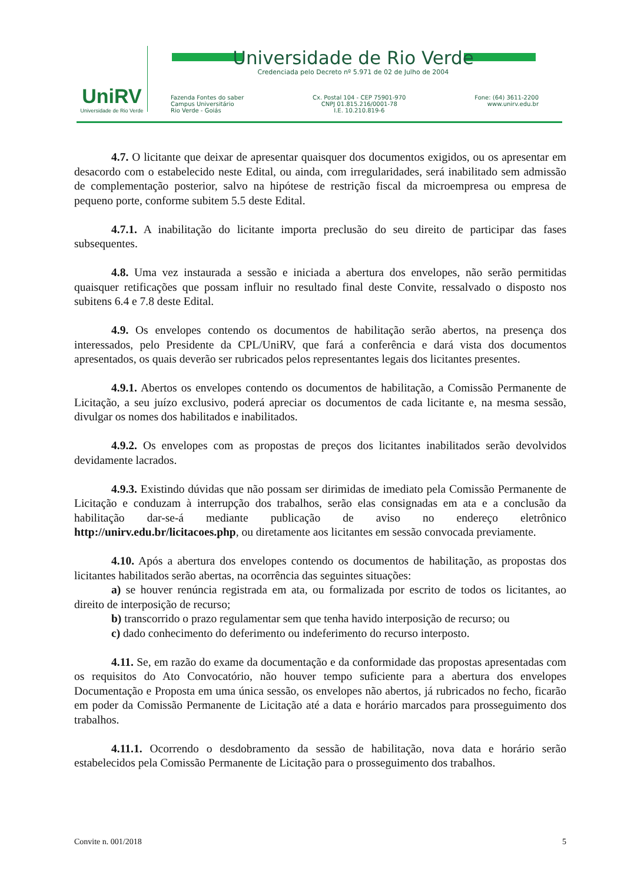UniRV
Universidade de Rio Verde
Universidade de Rio Verde
Credenciada pelo Decreto nº 5.971 de 02 de Julho de 2004
Fazenda Fontes do saber
Campus Universitário
Rio Verde - Goiás
Cx. Postal 104 - CEP 75901-970
CNPJ 01.815.216/0001-78
I.E. 10.210.819-6
Fone: (64) 3611-2200
www.unirv.edu.br
4.7. O licitante que deixar de apresentar quaisquer dos documentos exigidos, ou os apresentar em desacordo com o estabelecido neste Edital, ou ainda, com irregularidades, será inabilitado sem admissão de complementação posterior, salvo na hipótese de restrição fiscal da microempresa ou empresa de pequeno porte, conforme subitem 5.5 deste Edital.
4.7.1. A inabilitação do licitante importa preclusão do seu direito de participar das fases subsequentes.
4.8. Uma vez instaurada a sessão e iniciada a abertura dos envelopes, não serão permitidas quaisquer retificações que possam influir no resultado final deste Convite, ressalvado o disposto nos subitens 6.4 e 7.8 deste Edital.
4.9. Os envelopes contendo os documentos de habilitação serão abertos, na presença dos interessados, pelo Presidente da CPL/UniRV, que fará a conferência e dará vista dos documentos apresentados, os quais deverão ser rubricados pelos representantes legais dos licitantes presentes.
4.9.1. Abertos os envelopes contendo os documentos de habilitação, a Comissão Permanente de Licitação, a seu juízo exclusivo, poderá apreciar os documentos de cada licitante e, na mesma sessão, divulgar os nomes dos habilitados e inabilitados.
4.9.2. Os envelopes com as propostas de preços dos licitantes inabilitados serão devolvidos devidamente lacrados.
4.9.3. Existindo dúvidas que não possam ser dirimidas de imediato pela Comissão Permanente de Licitação e conduzam à interrupção dos trabalhos, serão elas consignadas em ata e a conclusão da habilitação dar-se-á mediante publicação de aviso no endereço eletrônico http://unirv.edu.br/licitacoes.php, ou diretamente aos licitantes em sessão convocada previamente.
4.10. Após a abertura dos envelopes contendo os documentos de habilitação, as propostas dos licitantes habilitados serão abertas, na ocorrência das seguintes situações:
a) se houver renúncia registrada em ata, ou formalizada por escrito de todos os licitantes, ao direito de interposição de recurso;
b) transcorrido o prazo regulamentar sem que tenha havido interposição de recurso; ou
c) dado conhecimento do deferimento ou indeferimento do recurso interposto.
4.11. Se, em razão do exame da documentação e da conformidade das propostas apresentadas com os requisitos do Ato Convocatório, não houver tempo suficiente para a abertura dos envelopes Documentação e Proposta em uma única sessão, os envelopes não abertos, já rubricados no fecho, ficarão em poder da Comissão Permanente de Licitação até a data e horário marcados para prosseguimento dos trabalhos.
4.11.1. Ocorrendo o desdobramento da sessão de habilitação, nova data e horário serão estabelecidos pela Comissão Permanente de Licitação para o prosseguimento dos trabalhos.
Convite n. 001/2018 5